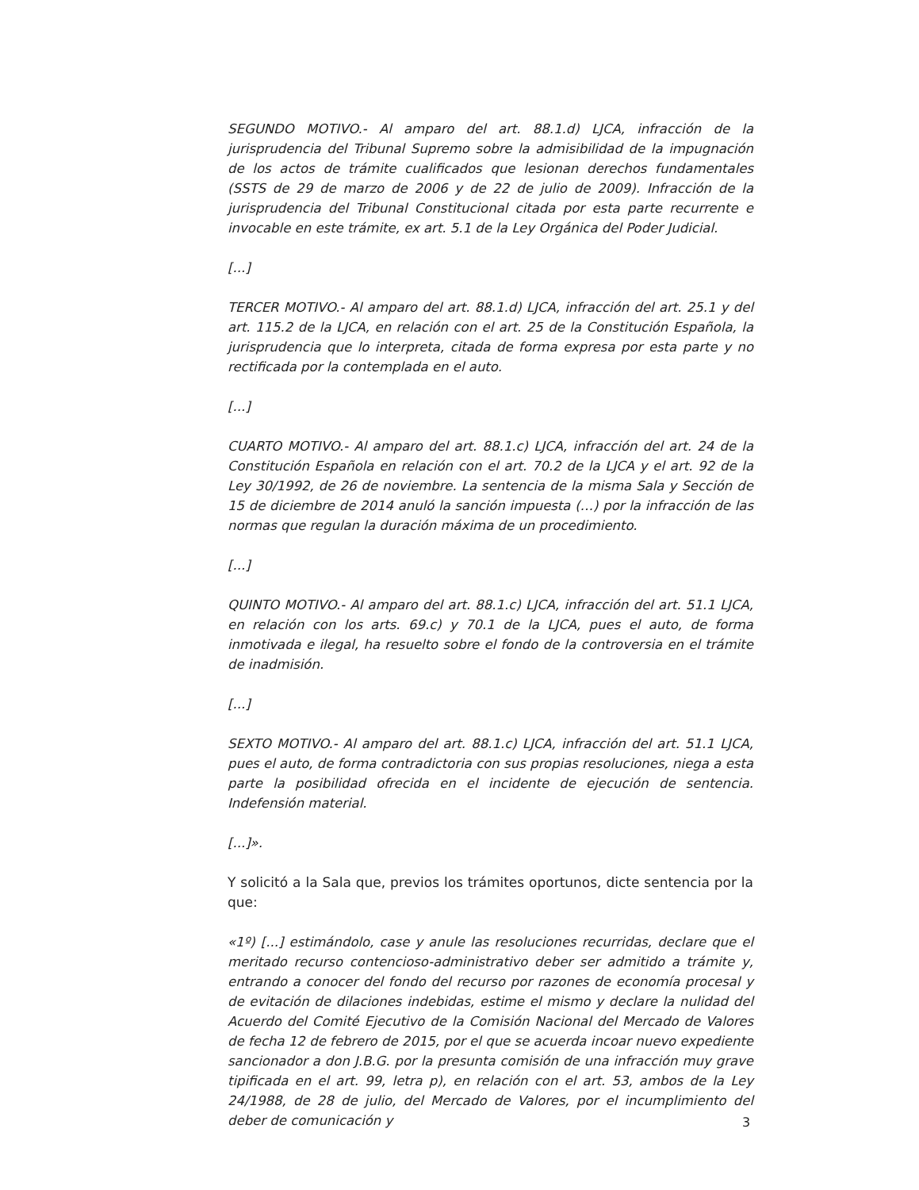SEGUNDO MOTIVO.- Al amparo del art. 88.1.d) LJCA, infracción de la jurisprudencia del Tribunal Supremo sobre la admisibilidad de la impugnación de los actos de trámite cualificados que lesionan derechos fundamentales (SSTS de 29 de marzo de 2006 y de 22 de julio de 2009). Infracción de la jurisprudencia del Tribunal Constitucional citada por esta parte recurrente e invocable en este trámite, ex art. 5.1 de la Ley Orgánica del Poder Judicial.
[...]
TERCER MOTIVO.- Al amparo del art. 88.1.d) LJCA, infracción del art. 25.1 y del art. 115.2 de la LJCA, en relación con el art. 25 de la Constitución Española, la jurisprudencia que lo interpreta, citada de forma expresa por esta parte y no rectificada por la contemplada en el auto.
[...]
CUARTO MOTIVO.- Al amparo del art. 88.1.c) LJCA, infracción del art. 24 de la Constitución Española en relación con el art. 70.2 de la LJCA y el art. 92 de la Ley 30/1992, de 26 de noviembre. La sentencia de la misma Sala y Sección de 15 de diciembre de 2014 anuló la sanción impuesta (…) por la infracción de las normas que regulan la duración máxima de un procedimiento.
[...]
QUINTO MOTIVO.- Al amparo del art. 88.1.c) LJCA, infracción del art. 51.1 LJCA, en relación con los arts. 69.c) y 70.1 de la LJCA, pues el auto, de forma inmotivada e ilegal, ha resuelto sobre el fondo de la controversia en el trámite de inadmisión.
[...]
SEXTO MOTIVO.- Al amparo del art. 88.1.c) LJCA, infracción del art. 51.1 LJCA, pues el auto, de forma contradictoria con sus propias resoluciones, niega a esta parte la posibilidad ofrecida en el incidente de ejecución de sentencia. Indefensión material.
[...]».
Y solicitó a la Sala que, previos los trámites oportunos, dicte sentencia por la que:
«1º) [...] estimándolo, case y anule las resoluciones recurridas, declare que el meritado recurso contencioso-administrativo deber ser admitido a trámite y, entrando a conocer del fondo del recurso por razones de economía procesal y de evitación de dilaciones indebidas, estime el mismo y declare la nulidad del Acuerdo del Comité Ejecutivo de la Comisión Nacional del Mercado de Valores de fecha 12 de febrero de 2015, por el que se acuerda incoar nuevo expediente sancionador a don J.B.G. por la presunta comisión de una infracción muy grave tipificada en el art. 99, letra p), en relación con el art. 53, ambos de la Ley 24/1988, de 28 de julio, del Mercado de Valores, por el incumplimiento del deber de comunicación y
3